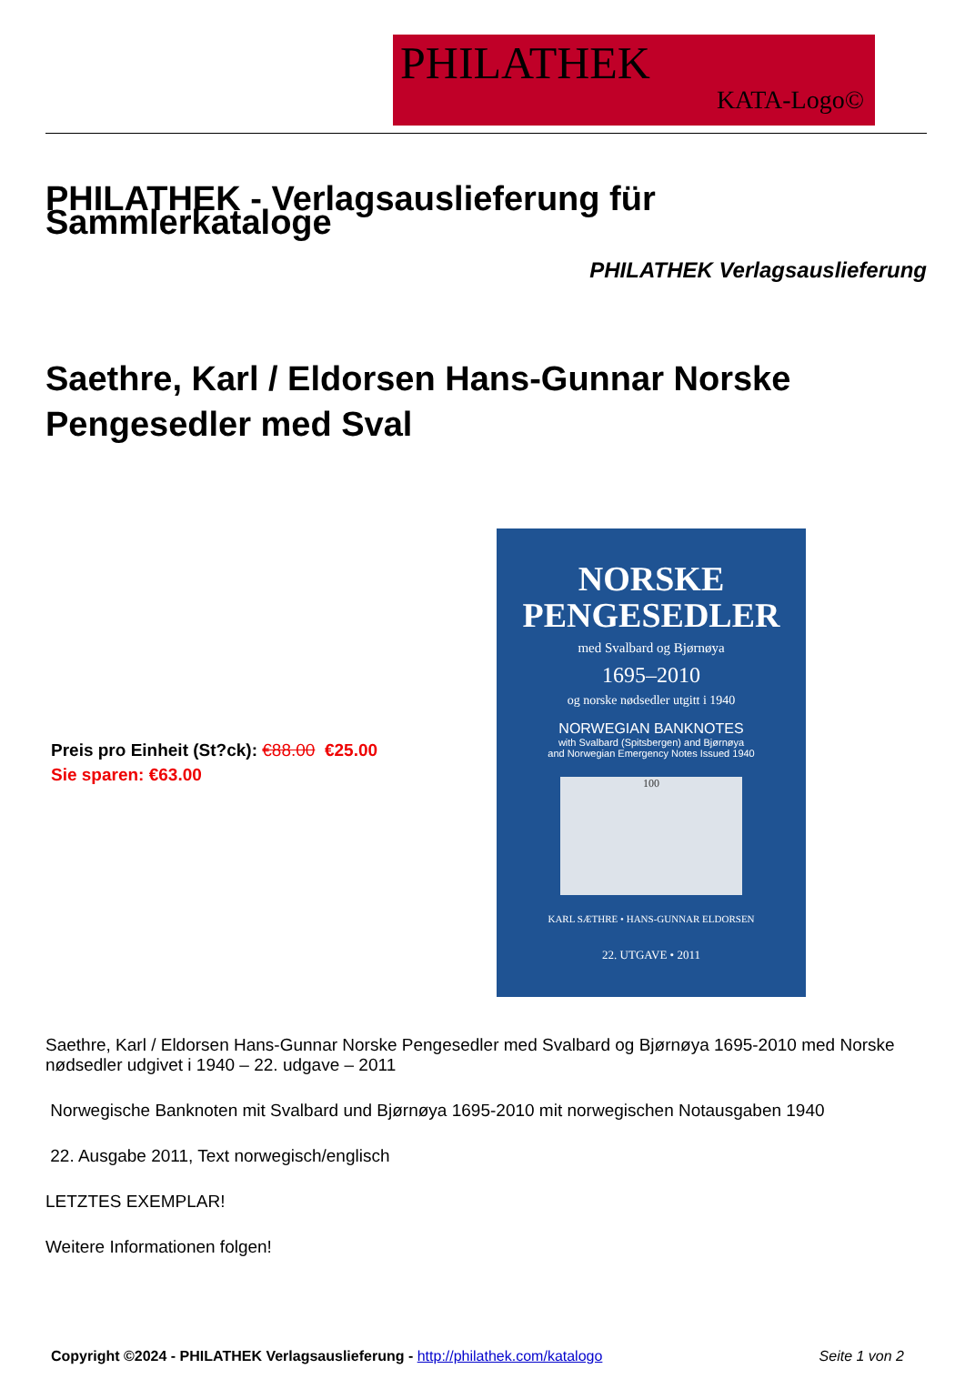PHILATHEK
KATA-Logo©
PHILATHEK - Verlagsauslieferung für Sammlerkataloge
PHILATHEK Verlagsauslieferung
Saethre, Karl / Eldorsen Hans-Gunnar Norske Pengesedler med Sval
Preis pro Einheit (St?ck): €88.00 €25.00
Sie sparen: €63.00
NORSKE
PENGESEDLER
med Svalbard og Bjørnøya
1695–2010
og norske nødsedler utgitt i 1940
NORWEGIAN BANKNOTES
with Svalbard (Spitsbergen) and Bjørnøya
and Norwegian Emergency Notes Issued 1940
100
KARL SÆTHRE • HANS-GUNNAR ELDORSEN
22. UTGAVE • 2011
Saethre, Karl / Eldorsen Hans-Gunnar Norske Pengesedler med Svalbard og Bjørnøya 1695-2010 med Norske nødsedler udgivet i 1940 – 22. udgave – 2011
Norwegische Banknoten mit Svalbard und Bjørnøya 1695-2010 mit norwegischen Notausgaben 1940
22. Ausgabe 2011, Text norwegisch/englisch
LETZTES EXEMPLAR!
Weitere Informationen folgen!
Copyright ©2024 - PHILATHEK Verlagsauslieferung - http://philathek.com/katalogo Seite 1 von 2